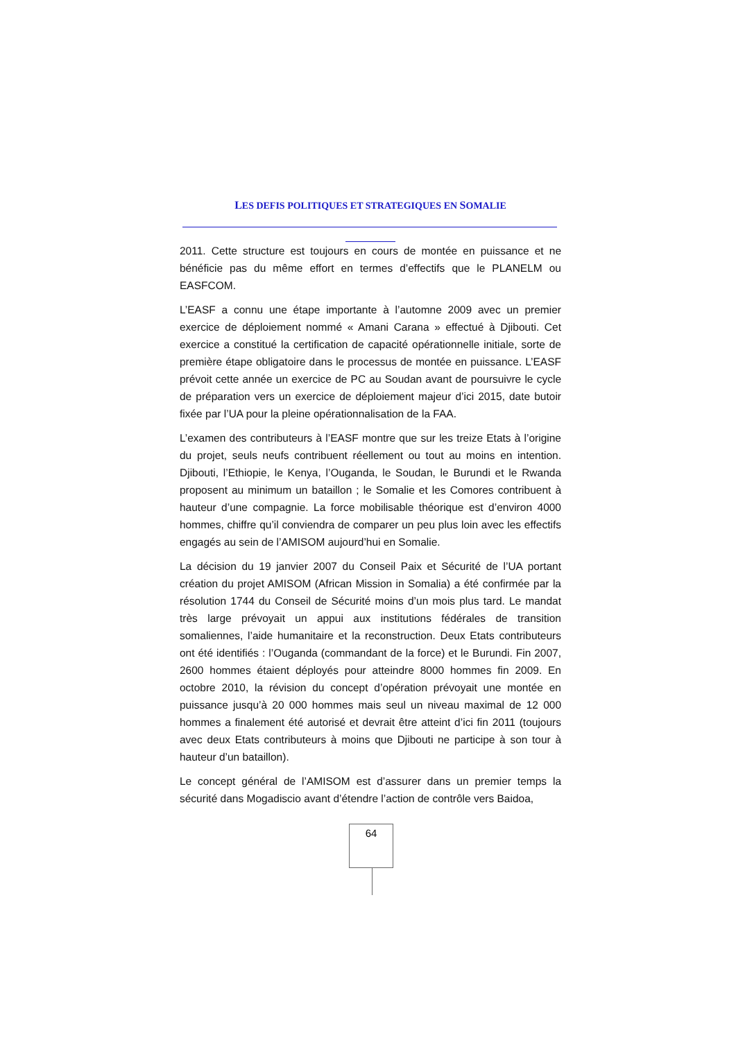LES DEFIS POLITIQUES ET STRATEGIQUES EN SOMALIE
2011. Cette structure est toujours en cours de montée en puissance et ne bénéficie pas du même effort en termes d’effectifs que le PLANELM ou EASFCOM.
L’EASF a connu une étape importante à l’automne 2009 avec un premier exercice de déploiement nommé « Amani Carana » effectué à Djibouti. Cet exercice a constitué la certification de capacité opérationnelle initiale, sorte de première étape obligatoire dans le processus de montée en puissance. L’EASF prévoit cette année un exercice de PC au Soudan avant de poursuivre le cycle de préparation vers un exercice de déploiement majeur d’ici 2015, date butoir fixée par l’UA pour la pleine opérationnalisation de la FAA.
L’examen des contributeurs à l’EASF montre que sur les treize Etats à l’origine du projet, seuls neufs contribuent réellement ou tout au moins en intention. Djibouti, l’Ethiopie, le Kenya, l’Ouganda, le Soudan, le Burundi et le Rwanda proposent au minimum un bataillon ; le Somalie et les Comores contribuent à hauteur d’une compagnie. La force mobilisable théorique est d’environ 4000 hommes, chiffre qu’il conviendra de comparer un peu plus loin avec les effectifs engagés au sein de l’AMISOM aujourd’hui en Somalie.
La décision du 19 janvier 2007 du Conseil Paix et Sécurité de l’UA portant création du projet AMISOM (African Mission in Somalia) a été confirmée par la résolution 1744 du Conseil de Sécurité moins d’un mois plus tard. Le mandat très large prévoyait un appui aux institutions fédérales de transition somaliennes, l’aide humanitaire et la reconstruction. Deux Etats contributeurs ont été identifiés : l’Ouganda (commandant de la force) et le Burundi. Fin 2007, 2600 hommes étaient déployés pour atteindre 8000 hommes fin 2009. En octobre 2010, la révision du concept d’opération prévoyait une montée en puissance jusqu’à 20 000 hommes mais seul un niveau maximal de 12 000 hommes a finalement été autorisé et devrait être atteint d’ici fin 2011 (toujours avec deux Etats contributeurs à moins que Djibouti ne participe à son tour à hauteur d’un bataillon).
Le concept général de l’AMISOM est d’assurer dans un premier temps la sécurité dans Mogadiscio avant d’étendre l’action de contrôle vers Baidoa,
64